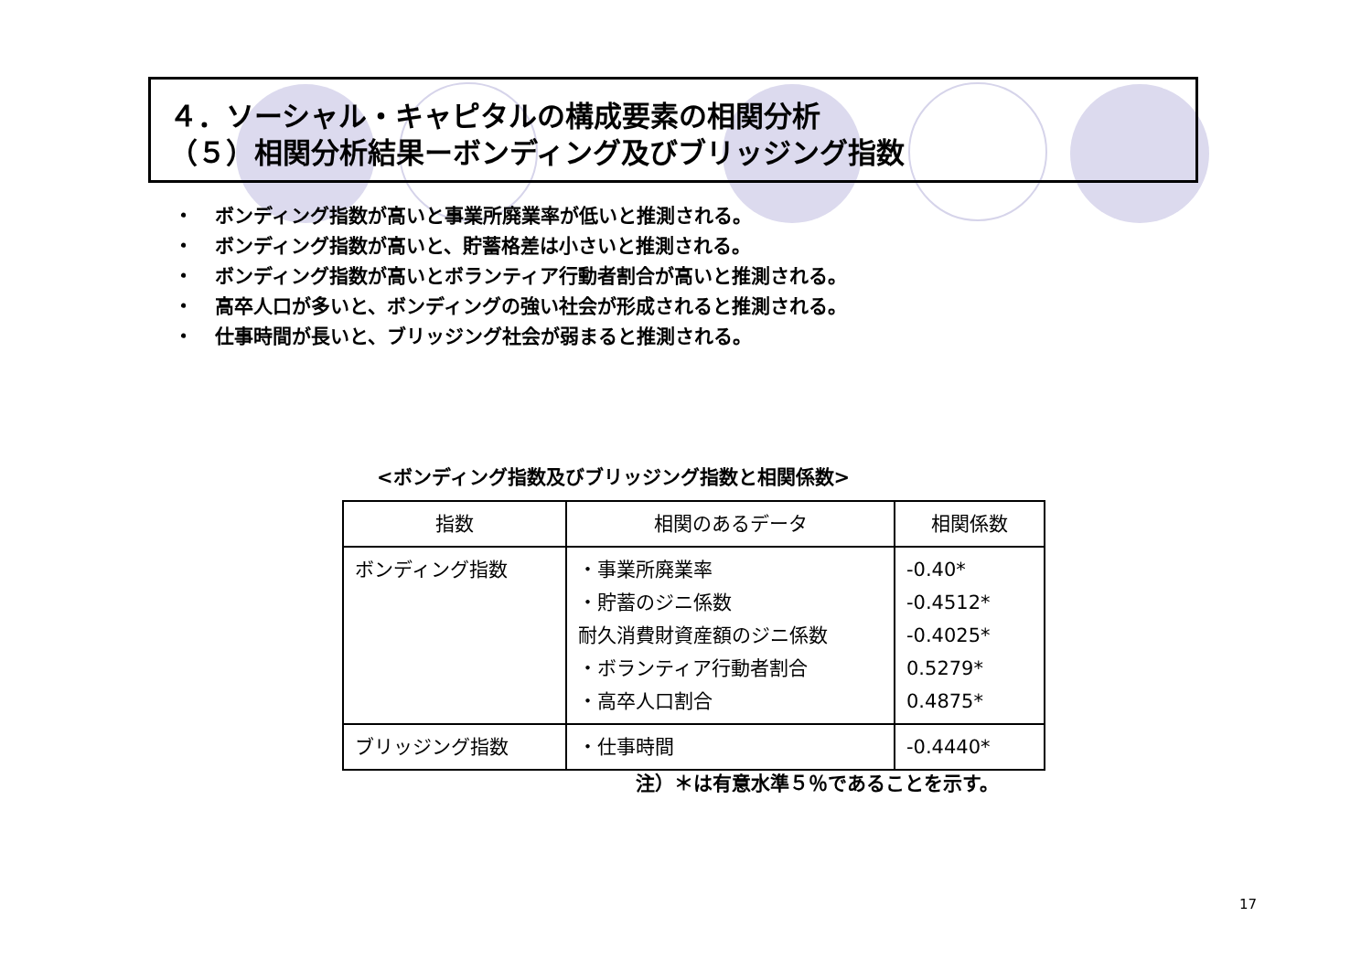４．ソーシャル・キャピタルの構成要素の相関分析
（５）相関分析結果ーボンディング及びブリッジング指数
・ ボンディング指数が高いと事業所廃業率が低いと推測される。
・ ボンディング指数が高いと、貯蓄格差は小さいと推測される。
・ ボンディング指数が高いとボランティア行動者割合が高いと推測される。
・ 高卒人口が多いと、ボンディングの強い社会が形成されると推測される。
・ 仕事時間が長いと、ブリッジング社会が弱まると推測される。
<ボンディング指数及びブリッジング指数と相関係数>
| 指数 | 相関のあるデータ | 相関係数 |
| --- | --- | --- |
| ボンディング指数 | ・事業所廃業率 ・貯蓄のジニ係数 耐久消費財資産額のジニ係数 ・ボランティア行動者割合 ・高卒人口割合 | -0.40* -0.4512* -0.4025* 0.5279* 0.4875* |
| ブリッジング指数 | ・仕事時間 | -0.4440* |
注）＊は有意水準５％であることを示す。
17